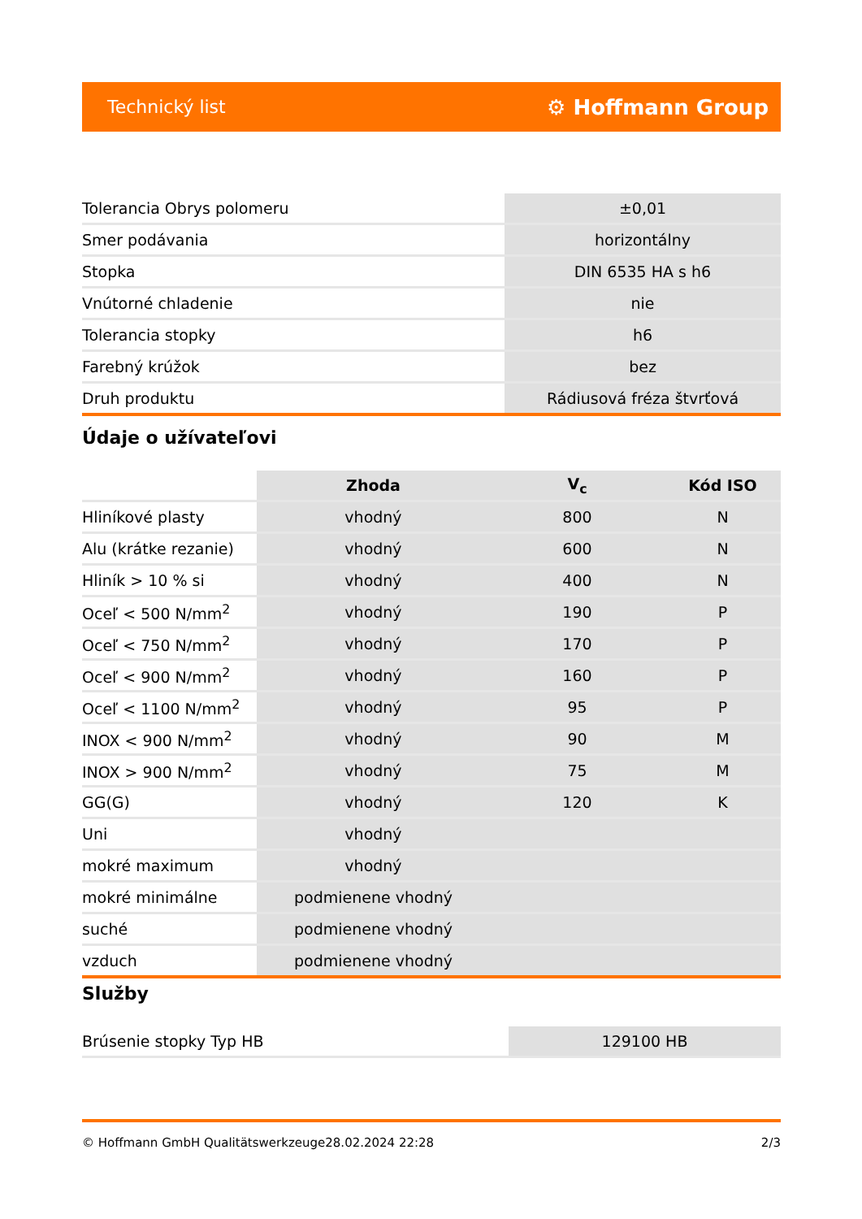Technický list ⚙ Hoffmann Group
| Tolerancia Obrys polomeru | ±0,01 |
| Smer podávania | horizontálny |
| Stopka | DIN 6535 HA s h6 |
| Vnútorné chladenie | nie |
| Tolerancia stopky | h6 |
| Farebný krúžok | bez |
| Druh produktu | Rádiusová fréza štvrťová |
Údaje o užívateľovi
| | Zhoda | V<sub>c</sub> | Kód ISO |
| Hliníkové plasty | vhodný | 800 | N |
| Alu (krátke rezanie) | vhodný | 600 | N |
| Hliník > 10 % si | vhodný | 400 | N |
| Oceľ < 500 N/mm<sup>2</sup> | vhodný | 190 | P |
| Oceľ < 750 N/mm<sup>2</sup> | vhodný | 170 | P |
| Oceľ < 900 N/mm<sup>2</sup> | vhodný | 160 | P |
| Oceľ < 1100 N/mm<sup>2</sup> | vhodný | 95 | P |
| INOX < 900 N/mm<sup>2</sup> | vhodný | 90 | M |
| INOX > 900 N/mm<sup>2</sup> | vhodný | 75 | M |
| GG(G) | vhodný | 120 | K |
| Uni | vhodný | | |
| mokré maximum | vhodný | | |
| mokré minimálne | podmienene vhodný | | |
| suché | podmienene vhodný | | |
| vzduch | podmienene vhodný | | |
Služby
| Brúsenie stopky Typ HB | 129100 HB |
© Hoffmann GmbH Qualitätswerkzeuge 28.02.2024 22:28 2/3